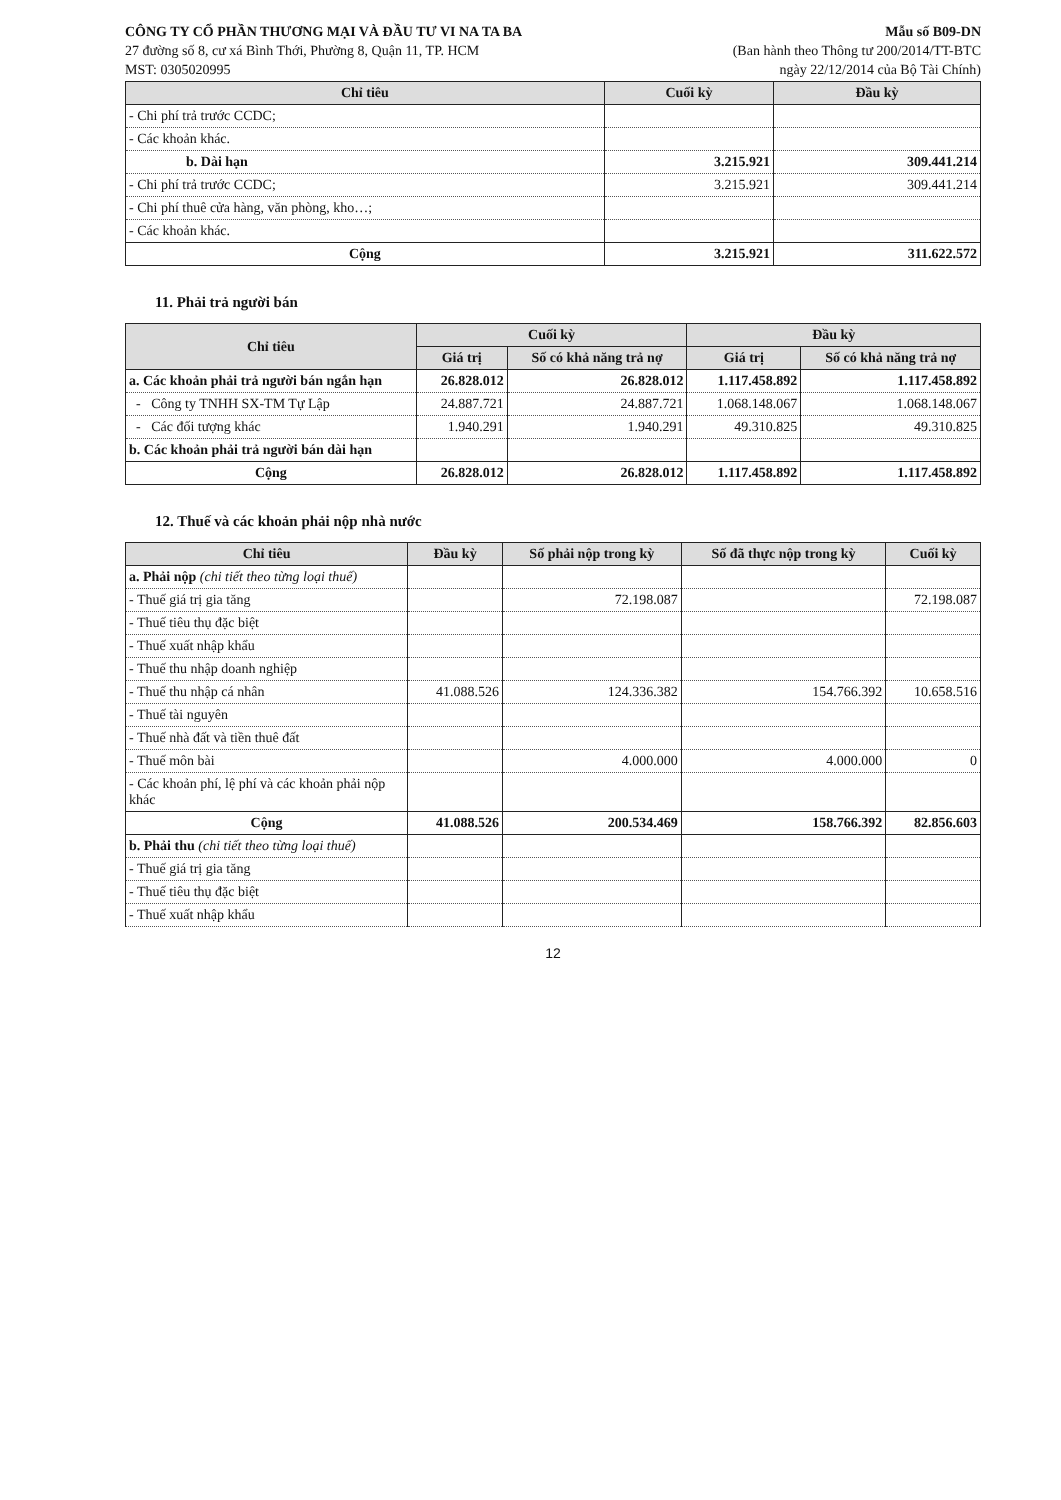CÔNG TY CỔ PHẦN THƯƠNG MẠI VÀ ĐẦU TƯ VI NA TA BA
27 đường số 8, cư xá Bình Thới, Phường 8, Quận 11, TP. HCM
MST: 0305020995
Mẫu số B09-DN
(Ban hành theo Thông tư 200/2014/TT-BTC
ngày 22/12/2014 của Bộ Tài Chính)
| Chỉ tiêu | Cuối kỳ | Đầu kỳ |
| --- | --- | --- |
| - Chi phí trả trước CCDC; | | |
| - Các khoản khác. | | |
| b. Dài hạn | 3.215.921 | 309.441.214 |
| - Chi phí trả trước CCDC; | 3.215.921 | 309.441.214 |
| - Chi phí thuê cửa hàng, văn phòng, kho…; | | |
| - Các khoản khác. | | |
| Cộng | 3.215.921 | 311.622.572 |
11. Phải trả người bán
| Chỉ tiêu | Cuối kỳ | | Đầu kỳ | |
| --- | --- | --- | --- | --- |
| | Giá trị | Số có khả năng trả nợ | Giá trị | Số có khả năng trả nợ |
| a. Các khoản phải trả người bán ngắn hạn | 26.828.012 | 26.828.012 | 1.117.458.892 | 1.117.458.892 |
| - Công ty TNHH SX-TM Tự Lập | 24.887.721 | 24.887.721 | 1.068.148.067 | 1.068.148.067 |
| - Các đối tượng khác | 1.940.291 | 1.940.291 | 49.310.825 | 49.310.825 |
| b. Các khoản phải trả người bán dài hạn | | | | |
| Cộng | 26.828.012 | 26.828.012 | 1.117.458.892 | 1.117.458.892 |
12. Thuế và các khoản phải nộp nhà nước
| Chỉ tiêu | Đầu kỳ | Số phải nộp trong kỳ | Số đã thực nộp trong kỳ | Cuối kỳ |
| --- | --- | --- | --- | --- |
| a. Phải nộp (chi tiết theo từng loại thuế) | | | | |
| - Thuế giá trị gia tăng | | 72.198.087 | | 72.198.087 |
| - Thuế tiêu thụ đặc biệt | | | | |
| - Thuế xuất nhập khẩu | | | | |
| - Thuế thu nhập doanh nghiệp | | | | |
| - Thuế thu nhập cá nhân | 41.088.526 | 124.336.382 | 154.766.392 | 10.658.516 |
| - Thuế tài nguyên | | | | |
| - Thuế nhà đất và tiền thuê đất | | | | |
| - Thuế môn bài | | 4.000.000 | 4.000.000 | 0 |
| - Các khoản phí, lệ phí và các khoản phải nộp khác | | | | |
| Cộng | 41.088.526 | 200.534.469 | 158.766.392 | 82.856.603 |
| b. Phải thu (chi tiết theo từng loại thuế) | | | | |
| - Thuế giá trị gia tăng | | | | |
| - Thuế tiêu thụ đặc biệt | | | | |
| - Thuế xuất nhập khẩu | | | | |
12